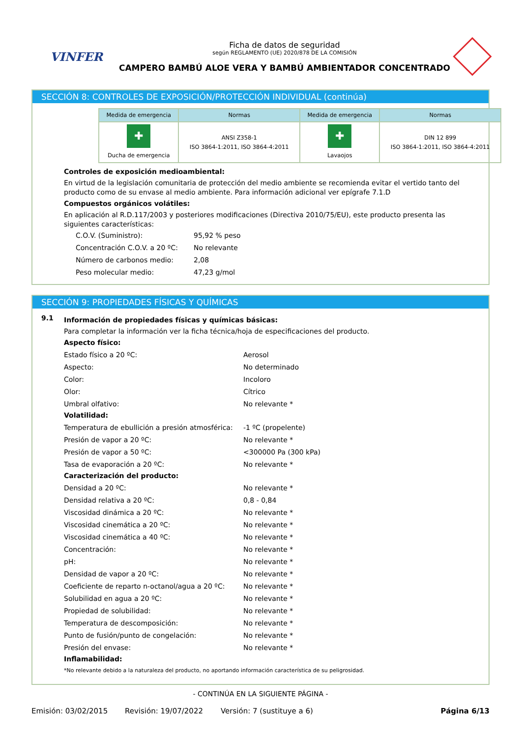VINFER
Ficha de datos de seguridad
según REGLAMENTO (UE) 2020/878 DE LA COMISIÓN
CAMPERO BAMBÚ ALOE VERA Y BAMBÚ AMBIENTADOR CONCENTRADO
SECCIÓN 8: CONTROLES DE EXPOSICIÓN/PROTECCIÓN INDIVIDUAL (continúa)
| Medida de emergencia | Normas | Medida de emergencia | Normas |
| --- | --- | --- | --- |
| ✚ Ducha de emergencia | ANSI Z358-1 ISO 3864-1:2011, ISO 3864-4:2011 | ✚ Lavaojos | DIN 12 899 ISO 3864-1:2011, ISO 3864-4:2011 |
Controles de exposición medioambiental:
En virtud de la legislación comunitaria de protección del medio ambiente se recomienda evitar el vertido tanto del producto como de su envase al medio ambiente. Para información adicional ver epígrafe 7.1.D
Compuestos orgánicos volátiles:
En aplicación al R.D.117/2003 y posteriores modificaciones (Directiva 2010/75/EU), este producto presenta las siguientes características:
C.O.V. (Suministro): 95,92 % peso Concentración C.O.V. a 20 ºC: No relevante Número de carbonos medio: 2,08 Peso molecular medio: 47,23 g/mol
SECCIÓN 9: PROPIEDADES FÍSICAS Y QUÍMICAS
9.1
Información de propiedades físicas y químicas básicas:
Para completar la información ver la ficha técnica/hoja de especificaciones del producto.
Aspecto físico:
Estado físico a 20 ºC: Aerosol Aspecto: No determinado Color: Incoloro Olor: Cítrico Umbral olfativo: No relevante *
Volatilidad:
Temperatura de ebullición a presión atmosférica: -1 ºC (propelente) Presión de vapor a 20 ºC: No relevante * Presión de vapor a 50 ºC: <300000 Pa (300 kPa) Tasa de evaporación a 20 ºC: No relevante *
Caracterización del producto:
Densidad a 20 ºC: No relevante * Densidad relativa a 20 ºC: 0,8 - 0,84 Viscosidad dinámica a 20 ºC: No relevante * Viscosidad cinemática a 20 ºC: No relevante * Viscosidad cinemática a 40 ºC: No relevante * Concentración: No relevante * pH: No relevante * Densidad de vapor a 20 ºC: No relevante * Coeficiente de reparto n-octanol/agua a 20 ºC: No relevante * Solubilidad en agua a 20 ºC: No relevante * Propiedad de solubilidad: No relevante * Temperatura de descomposición: No relevante * Punto de fusión/punto de congelación: No relevante * Presión del envase: No relevante *
Inflamabilidad:
*No relevante debido a la naturaleza del producto, no aportando información característica de su peligrosidad.
- CONTINÚA EN LA SIGUIENTE PÁGINA -
Emisión: 03/02/2015 Revisión: 19/07/2022 Versión: 7 (sustituye a 6) Página 6/13